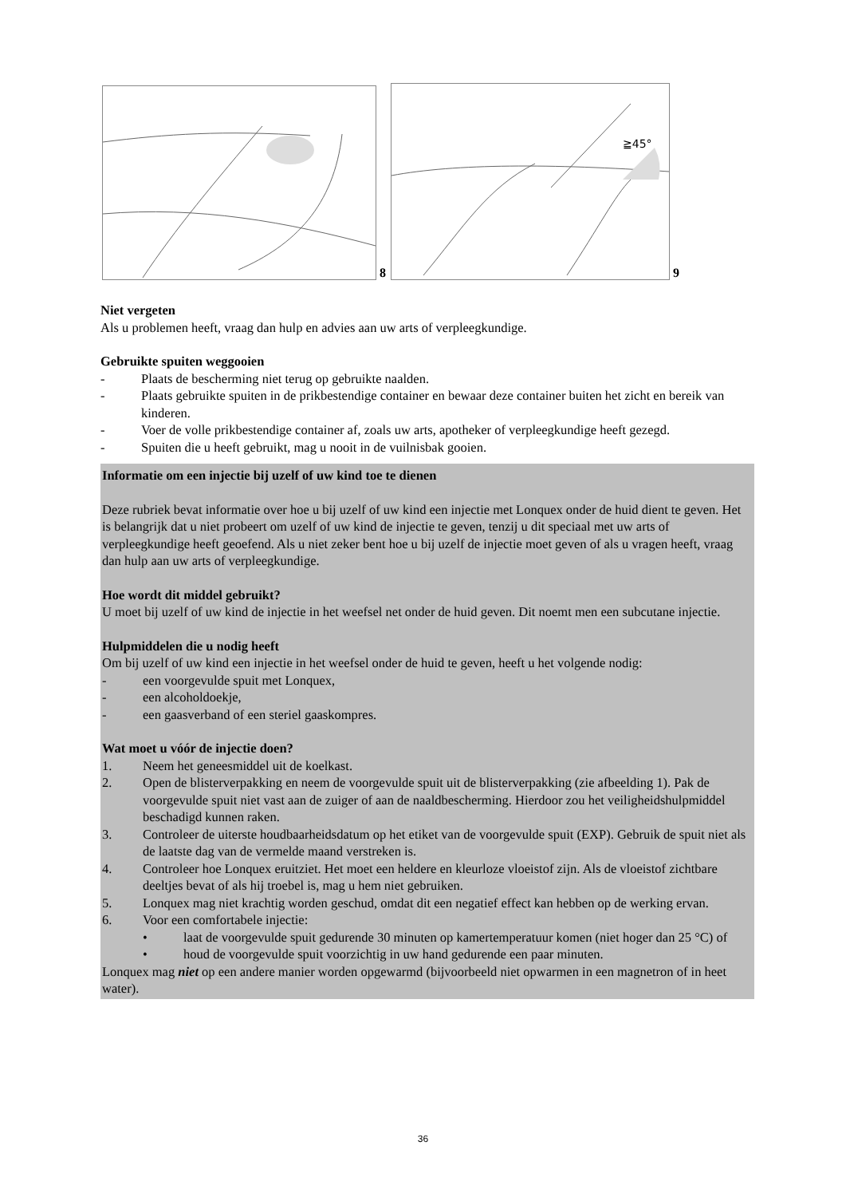8
≧45°
9
Niet vergeten
Als u problemen heeft, vraag dan hulp en advies aan uw arts of verpleegkundige.
Gebruikte spuiten weggooien
- Plaats de bescherming niet terug op gebruikte naalden.
- Plaats gebruikte spuiten in de prikbestendige container en bewaar deze container buiten het zicht en bereik van kinderen.
- Voer de volle prikbestendige container af, zoals uw arts, apotheker of verpleegkundige heeft gezegd.
- Spuiten die u heeft gebruikt, mag u nooit in de vuilnisbak gooien.
Informatie om een injectie bij uzelf of uw kind toe te dienen
Deze rubriek bevat informatie over hoe u bij uzelf of uw kind een injectie met Lonquex onder de huid dient te geven. Het is belangrijk dat u niet probeert om uzelf of uw kind de injectie te geven, tenzij u dit speciaal met uw arts of verpleegkundige heeft geoefend. Als u niet zeker bent hoe u bij uzelf de injectie moet geven of als u vragen heeft, vraag dan hulp aan uw arts of verpleegkundige.
Hoe wordt dit middel gebruikt?
U moet bij uzelf of uw kind de injectie in het weefsel net onder de huid geven. Dit noemt men een subcutane injectie.
Hulpmiddelen die u nodig heeft
Om bij uzelf of uw kind een injectie in het weefsel onder de huid te geven, heeft u het volgende nodig:
- een voorgevulde spuit met Lonquex,
- een alcoholdoekje,
- een gaasverband of een steriel gaaskompres.
Wat moet u vóór de injectie doen?
1. Neem het geneesmiddel uit de koelkast.
2. Open de blisterverpakking en neem de voorgevulde spuit uit de blisterverpakking (zie afbeelding 1). Pak de voorgevulde spuit niet vast aan de zuiger of aan de naaldbescherming. Hierdoor zou het veiligheidshulpmiddel beschadigd kunnen raken.
3. Controleer de uiterste houdbaarheidsdatum op het etiket van de voorgevulde spuit (EXP). Gebruik de spuit niet als de laatste dag van de vermelde maand verstreken is.
4. Controleer hoe Lonquex eruitziet. Het moet een heldere en kleurloze vloeistof zijn. Als de vloeistof zichtbare deeltjes bevat of als hij troebel is, mag u hem niet gebruiken.
5. Lonquex mag niet krachtig worden geschud, omdat dit een negatief effect kan hebben op de werking ervan.
6. Voor een comfortabele injectie:
• laat de voorgevulde spuit gedurende 30 minuten op kamertemperatuur komen (niet hoger dan 25 °C) of
• houd de voorgevulde spuit voorzichtig in uw hand gedurende een paar minuten.
Lonquex mag niet op een andere manier worden opgewarmd (bijvoorbeeld niet opwarmen in een magnetron of in heet water).
36